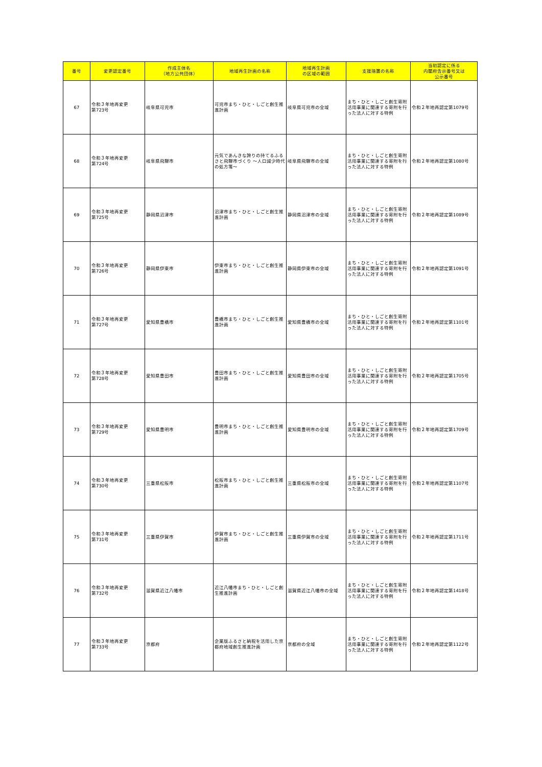| 番号 | 変更認定番号 | 作成主体名 （地方公共団体） | 地域再生計画の名称 | 地域再生計画 の区域の範囲 | 支援措置の名称 | 当初認定に係る 内閣府告示番号又は 公示番号 |
| --- | --- | --- | --- | --- | --- | --- |
| 67 | 令和３年地再変更 第723号 | 岐阜県可児市 | 可児市まち・ひと・しごと創生推進計画 | 岐阜県可児市の全域 | まち・ひと・しごと創生寄附活用事業に関連する寄附を行った法人に対する特例 | 令和２年地再認定第1079号 |
| 68 | 令和３年地再変更 第724号 | 岐阜県飛騨市 | 元気であんきな誇りの持てるふるさと飛騨市づくり ～人口減少時代の処方箋～ | 岐阜県飛騨市の全域 | まち・ひと・しごと創生寄附活用事業に関連する寄附を行った法人に対する特例 | 令和２年地再認定第1080号 |
| 69 | 令和３年地再変更 第725号 | 静岡県沼津市 | 沼津市まち・ひと・しごと創生推進計画 | 静岡県沼津市の全域 | まち・ひと・しごと創生寄附活用事業に関連する寄附を行った法人に対する特例 | 令和２年地再認定第1089号 |
| 70 | 令和３年地再変更 第726号 | 静岡県伊東市 | 伊東市まち・ひと・しごと創生推進計画 | 静岡県伊東市の全域 | まち・ひと・しごと創生寄附活用事業に関連する寄附を行った法人に対する特例 | 令和２年地再認定第1091号 |
| 71 | 令和３年地再変更 第727号 | 愛知県豊橋市 | 豊橋市まち・ひと・しごと創生推進計画 | 愛知県豊橋市の全域 | まち・ひと・しごと創生寄附活用事業に関連する寄附を行った法人に対する特例 | 令和２年地再認定第1101号 |
| 72 | 令和３年地再変更 第728号 | 愛知県豊田市 | 豊田市まち・ひと・しごと創生推進計画 | 愛知県豊田市の全域 | まち・ひと・しごと創生寄附活用事業に関連する寄附を行った法人に対する特例 | 令和２年地再認定第1705号 |
| 73 | 令和３年地再変更 第729号 | 愛知県豊明市 | 豊明市まち・ひと・しごと創生推進計画 | 愛知県豊明市の全域 | まち・ひと・しごと創生寄附活用事業に関連する寄附を行った法人に対する特例 | 令和２年地再認定第1709号 |
| 74 | 令和３年地再変更 第730号 | 三重県松阪市 | 松阪市まち・ひと・しごと創生推進計画 | 三重県松阪市の全域 | まち・ひと・しごと創生寄附活用事業に関連する寄附を行った法人に対する特例 | 令和２年地再認定第1107号 |
| 75 | 令和３年地再変更 第731号 | 三重県伊賀市 | 伊賀市まち・ひと・しごと創生推進計画 | 三重県伊賀市の全域 | まち・ひと・しごと創生寄附活用事業に関連する寄附を行った法人に対する特例 | 令和２年地再認定第1711号 |
| 76 | 令和３年地再変更 第732号 | 滋賀県近江八幡市 | 近江八幡市まち・ひと・しごと創生推進計画 | 滋賀県近江八幡市の全域 | まち・ひと・しごと創生寄附活用事業に関連する寄附を行った法人に対する特例 | 令和２年地再認定第1418号 |
| 77 | 令和３年地再変更 第733号 | 京都府 | 企業版ふるさと納税を活用した京都府地域創生推進計画 | 京都府の全域 | まち・ひと・しごと創生寄附活用事業に関連する寄附を行った法人に対する特例 | 令和２年地再認定第1122号 |